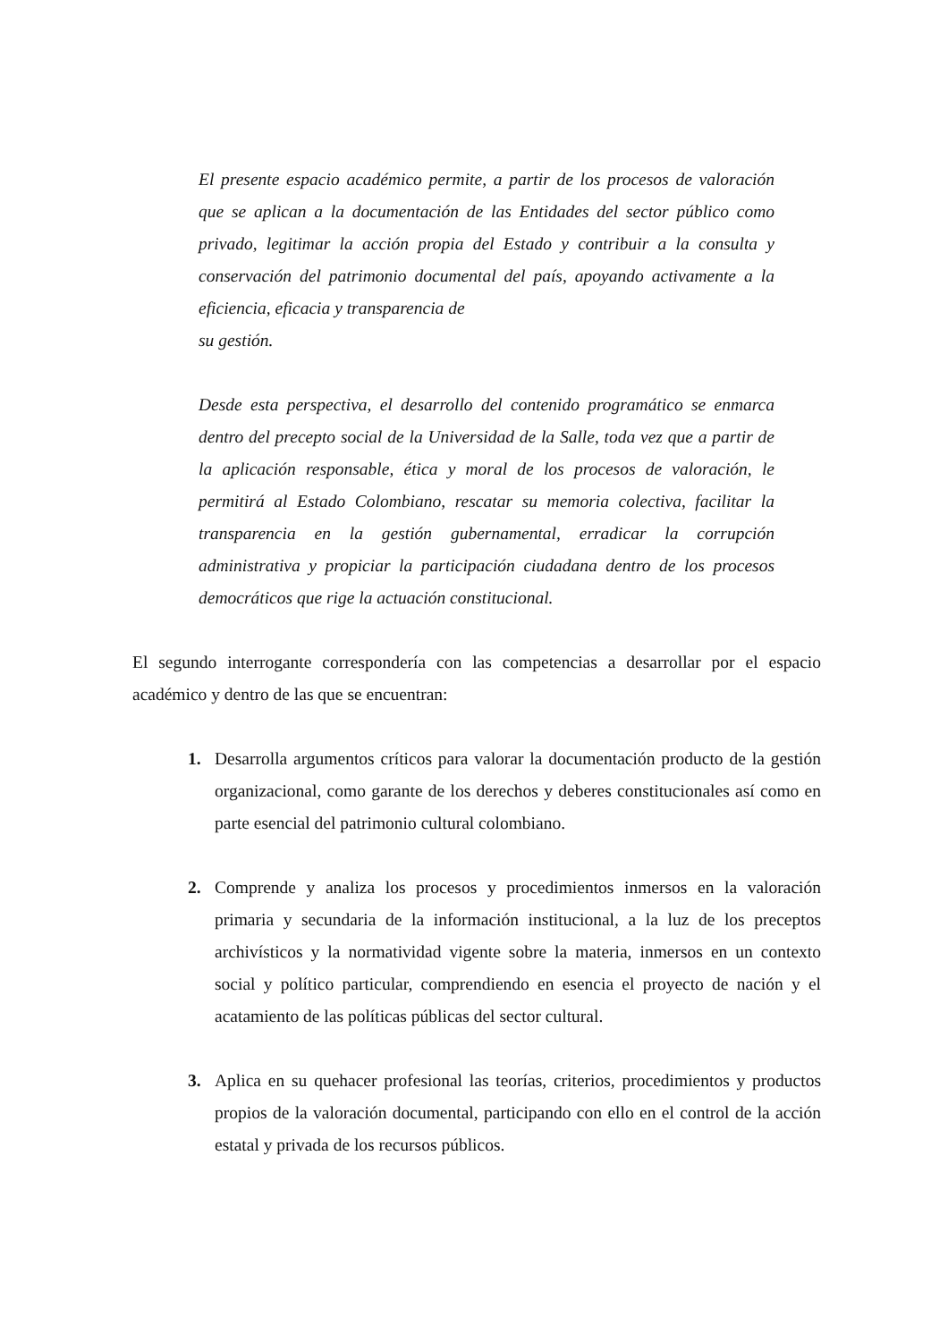El presente espacio académico permite, a partir de los procesos de valoración que se aplican a la documentación de las Entidades del sector público como privado, legitimar la acción propia del Estado y contribuir a la consulta y conservación del patrimonio documental del país, apoyando activamente a la eficiencia, eficacia y transparencia de
su gestión.
Desde esta perspectiva, el desarrollo del contenido programático se enmarca dentro del precepto social de la Universidad de la Salle, toda vez que a partir de la aplicación responsable, ética y moral de los procesos de valoración, le permitirá al Estado Colombiano, rescatar su memoria colectiva, facilitar la transparencia en la gestión gubernamental, erradicar la corrupción administrativa y propiciar la participación ciudadana dentro de los procesos democráticos que rige la actuación constitucional.
El segundo interrogante correspondería con las competencias a desarrollar por el espacio académico y dentro de las que se encuentran:
1. Desarrolla argumentos críticos para valorar la documentación producto de la gestión organizacional, como garante de los derechos y deberes constitucionales así como en parte esencial del patrimonio cultural colombiano.
2. Comprende y analiza los procesos y procedimientos inmersos en la valoración primaria y secundaria de la información institucional, a la luz de los preceptos archivísticos y la normatividad vigente sobre la materia, inmersos en un contexto social y político particular, comprendiendo en esencia el proyecto de nación y el acatamiento de las políticas públicas del sector cultural.
3. Aplica en su quehacer profesional las teorías, criterios, procedimientos y productos propios de la valoración documental, participando con ello en el control de la acción estatal y privada de los recursos públicos.